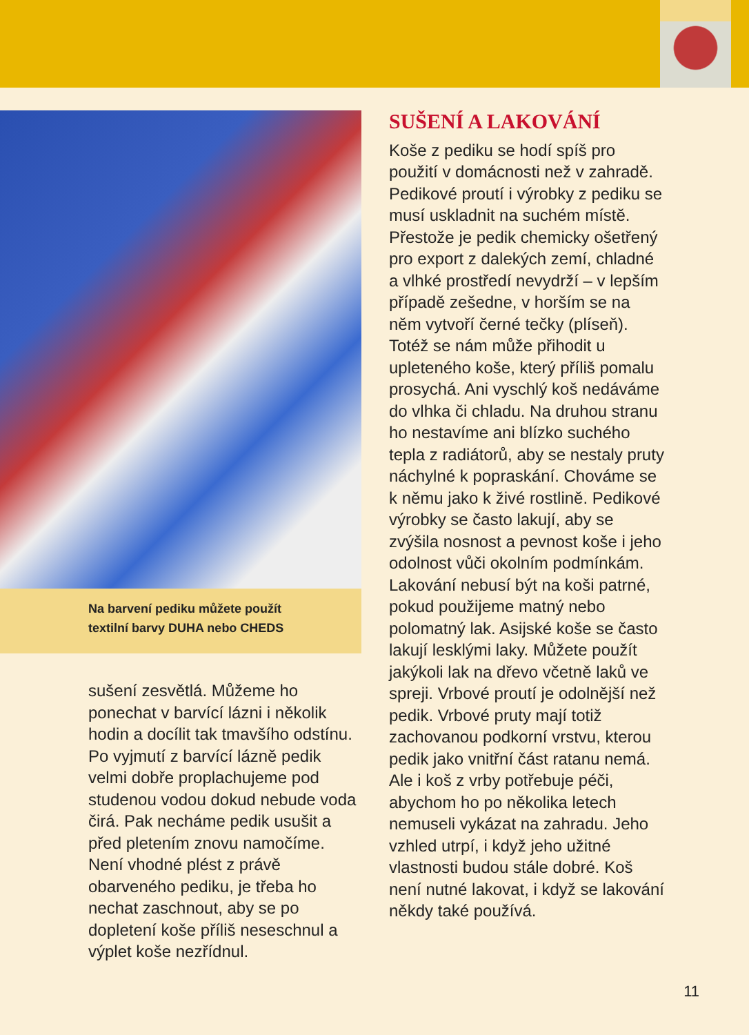Na barvení pediku můžete použít
textilní barvy DUHA nebo CHEDS
sušení zesvětlá. Můžeme ho ponechat v barvící lázni i několik hodin a docílit tak tmavšího odstínu. Po vyjmutí z barvící lázně pedik velmi dobře proplachujeme pod studenou vodou dokud nebude voda čirá. Pak necháme pedik usušit a před pletením znovu namočíme. Není vhodné plést z právě obarveného pediku, je třeba ho nechat zaschnout, aby se po dopletení koše příliš neseschnul a výplet koše nezřídnul.
SUŠENÍ A LAKOVÁNÍ
Koše z pediku se hodí spíš pro použití v domácnosti než v zahradě. Pedikové proutí i výrobky z pediku se musí uskladnit na suchém místě. Přestože je pedik chemicky ošetřený pro export z dalekých zemí, chladné a vlhké prostředí nevydrží – v lepším případě zešedne, v horším se na něm vytvoří černé tečky (plíseň). Totéž se nám může přihodit u upleteného koše, který příliš pomalu prosychá. Ani vyschlý koš nedáváme do vlhka či chladu. Na druhou stranu ho nestavíme ani blízko suchého tepla z radiátorů, aby se nestaly pruty náchylné k popraskání. Chováme se k němu jako k živé rostlině. Pedikové výrobky se často lakují, aby se zvýšila nosnost a pevnost koše i jeho odolnost vůči okolním podmínkám. Lakování nebusí být na koši patrné, pokud použijeme matný nebo polomatný lak. Asijské koše se často lakují lesklými laky. Můžete použít jakýkoli lak na dřevo včetně laků ve spreji. Vrbové proutí je odolnější než pedik. Vrbové pruty mají totiž zachovanou podkorní vrstvu, kterou pedik jako vnitřní část ratanu nemá. Ale i koš z vrby potřebuje péči, abychom ho po několika letech nemuseli vykázat na zahradu. Jeho vzhled utrpí, i když jeho užitné vlastnosti budou stále dobré. Koš není nutné lakovat, i když se lakování někdy také používá.
11